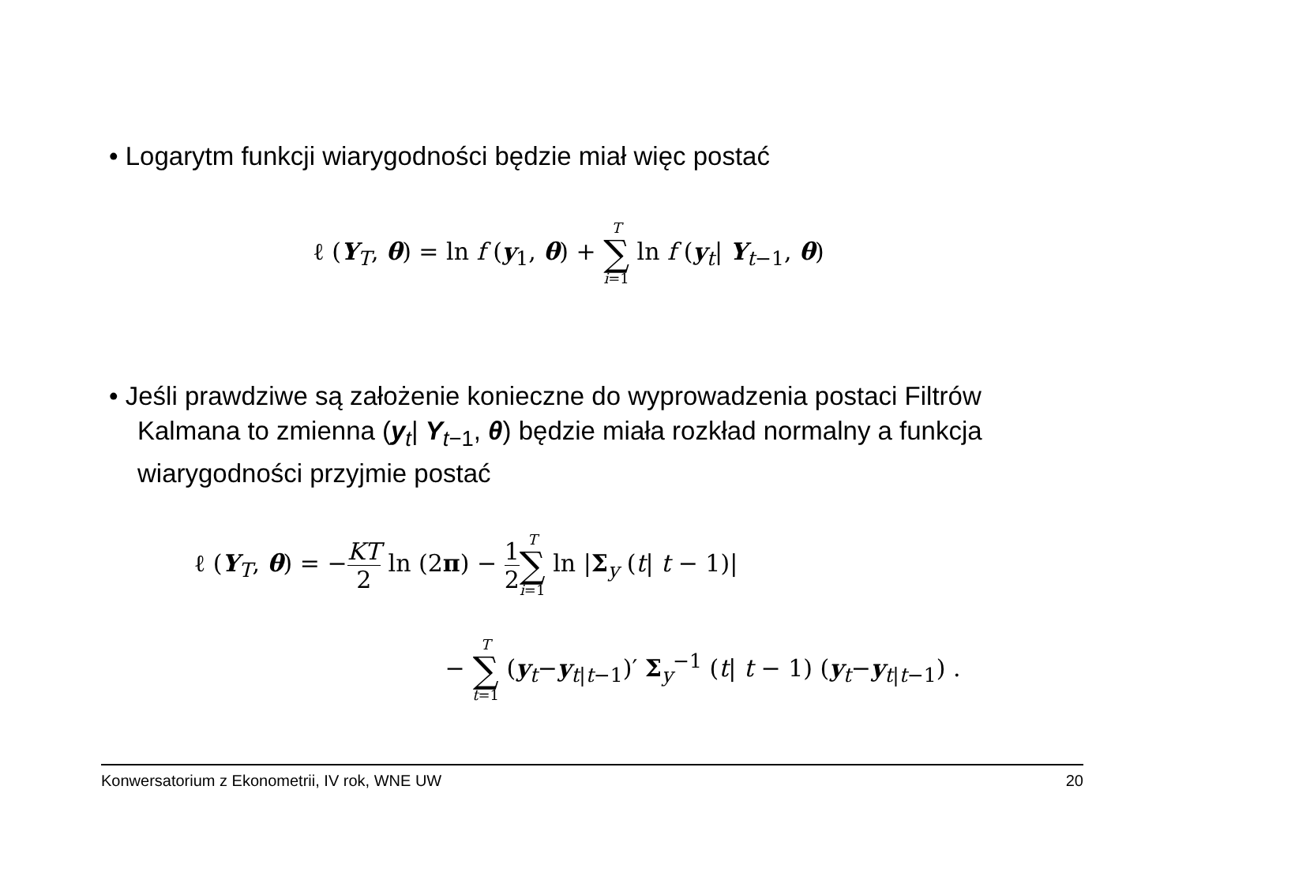• Logarytm funkcji wiarygodności będzie miał więc postać
ℓ (Y<sub>T</sub>, θ) = ln f (y<sub>1</sub>, θ) + T ∑ i=1 ln f (y<sub>t</sub>| Y<sub>t−1</sub>, θ)
• Jeśli prawdziwe są założenie konieczne do wyprowadzenia postaci Filtrów Kalmana to zmienna (y<sub>t</sub>| Y<sub>t−1</sub>, θ) będzie miała rozkład normalny a funkcja wiarygodności przyjmie postać
ℓ (Y<sub>T</sub>, θ) = −KT 2 ln (2π) − 1 2 T ∑ i=1 ln |Σ<sub>y</sub> (t| t − 1)|
− T ∑ t=1 (y<sub>t</sub>−y<sub>t|t−1</sub>)′ Σ<sub>y</sub><sup>−1</sup> (t| t − 1) (y<sub>t</sub>−y<sub>t|t−1</sub>) .
Konwersatorium z Ekonometrii, IV rok, WNE UW 20